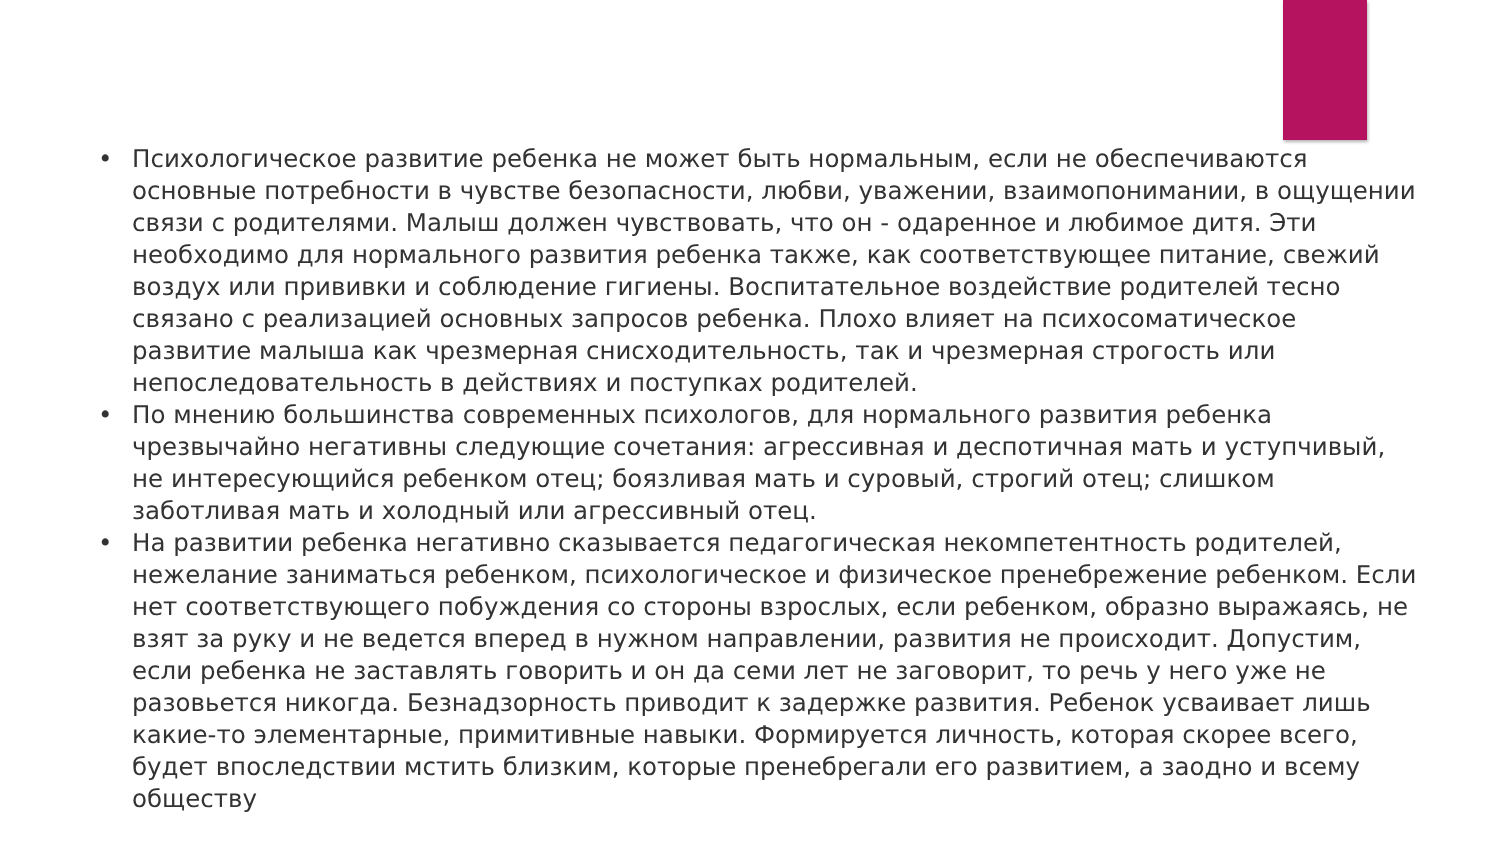• Психологическое развитие ребенка не может быть нормальным, если не обеспечиваются основные потребности в чувстве безопасности, любви, уважении, взаимопонимании, в ощущении связи с родителями. Малыш должен чувствовать, что он - одаренное и любимое дитя. Эти необходимо для нормального развития ребенка также, как соответствующее питание, свежий воздух или прививки и соблюдение гигиены. Воспитательное воздействие родителей тесно связано с реализацией основных запросов ребенка. Плохо влияет на психосоматическое развитие малыша как чрезмерная снисходительность, так и чрезмерная строгость или непоследовательность в действиях и поступках родителей.
• По мнению большинства современных психологов, для нормального развития ребенка чрезвычайно негативны следующие сочетания: агрессивная и деспотичная мать и уступчивый, не интересующийся ребенком отец; боязливая мать и суровый, строгий отец; слишком заботливая мать и холодный или агрессивный отец.
• На развитии ребенка негативно сказывается педагогическая некомпетентность родителей, нежелание заниматься ребенком, психологическое и физическое пренебрежение ребенком. Если нет соответствующего побуждения со стороны взрослых, если ребенком, образно выражаясь, не взят за руку и не ведется вперед в нужном направлении, развития не происходит. Допустим, если ребенка не заставлять говорить и он да семи лет не заговорит, то речь у него уже не разовьется никогда. Безнадзорность приводит к задержке развития. Ребенок усваивает лишь какие-то элементарные, примитивные навыки. Формируется личность, которая скорее всего, будет впоследствии мстить близким, которые пренебрегали его развитием, а заодно и всему обществу